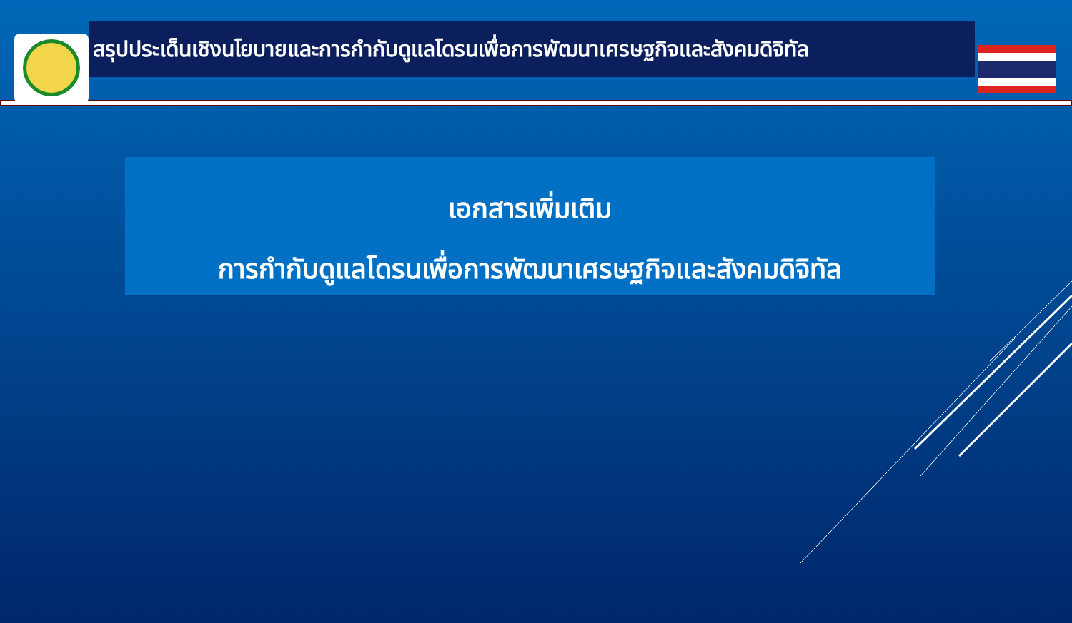สรุปประเด็นเชิงนโยบายและการกำกับดูแลโดรนเพื่อการพัฒนาเศรษฐกิจและสังคมดิจิทัล
เอกสารเพิ่มเติม
การกำกับดูแลโดรนเพื่อการพัฒนาเศรษฐกิจและสังคมดิจิทัล